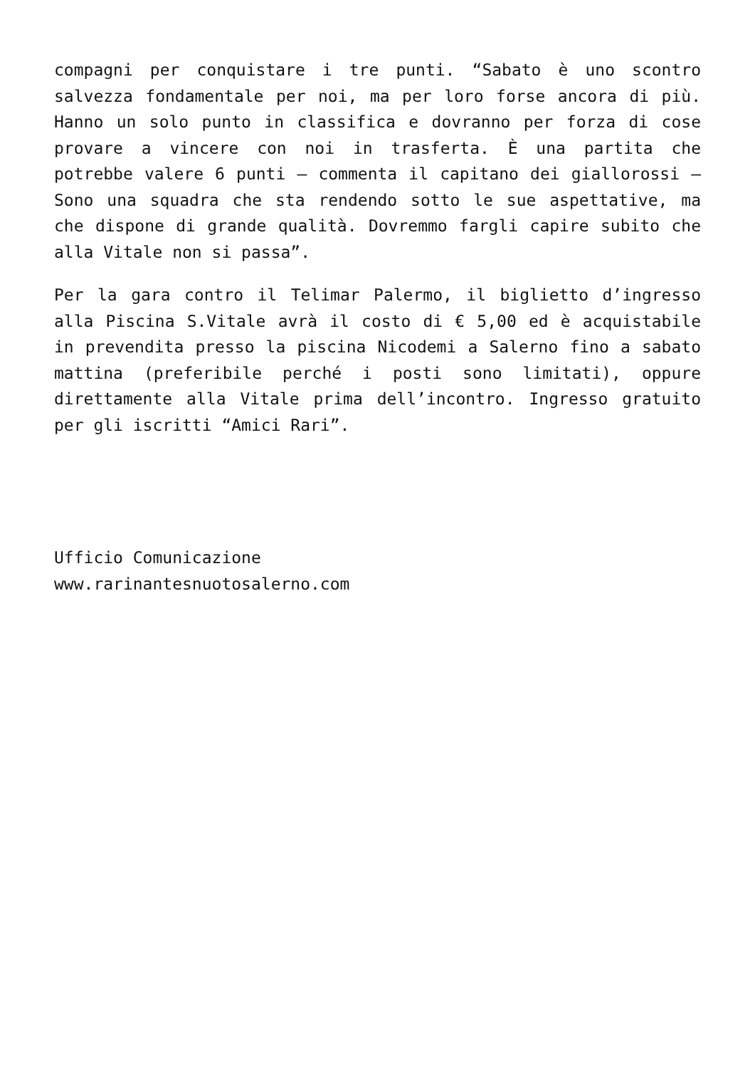compagni per conquistare i tre punti. “Sabato è uno scontro salvezza fondamentale per noi, ma per loro forse ancora di più. Hanno un solo punto in classifica e dovranno per forza di cose provare a vincere con noi in trasferta. È una partita che potrebbe valere 6 punti – commenta il capitano dei giallorossi – Sono una squadra che sta rendendo sotto le sue aspettative, ma che dispone di grande qualità. Dovremmo fargli capire subito che alla Vitale non si passa”.
Per la gara contro il Telimar Palermo, il biglietto d’ingresso alla Piscina S.Vitale avrà il costo di € 5,00 ed è acquistabile in prevendita presso la piscina Nicodemi a Salerno fino a sabato mattina (preferibile perché i posti sono limitati), oppure direttamente alla Vitale prima dell’incontro. Ingresso gratuito per gli iscritti “Amici Rari”.
Ufficio Comunicazione
www.rarinantesnuotosalerno.com